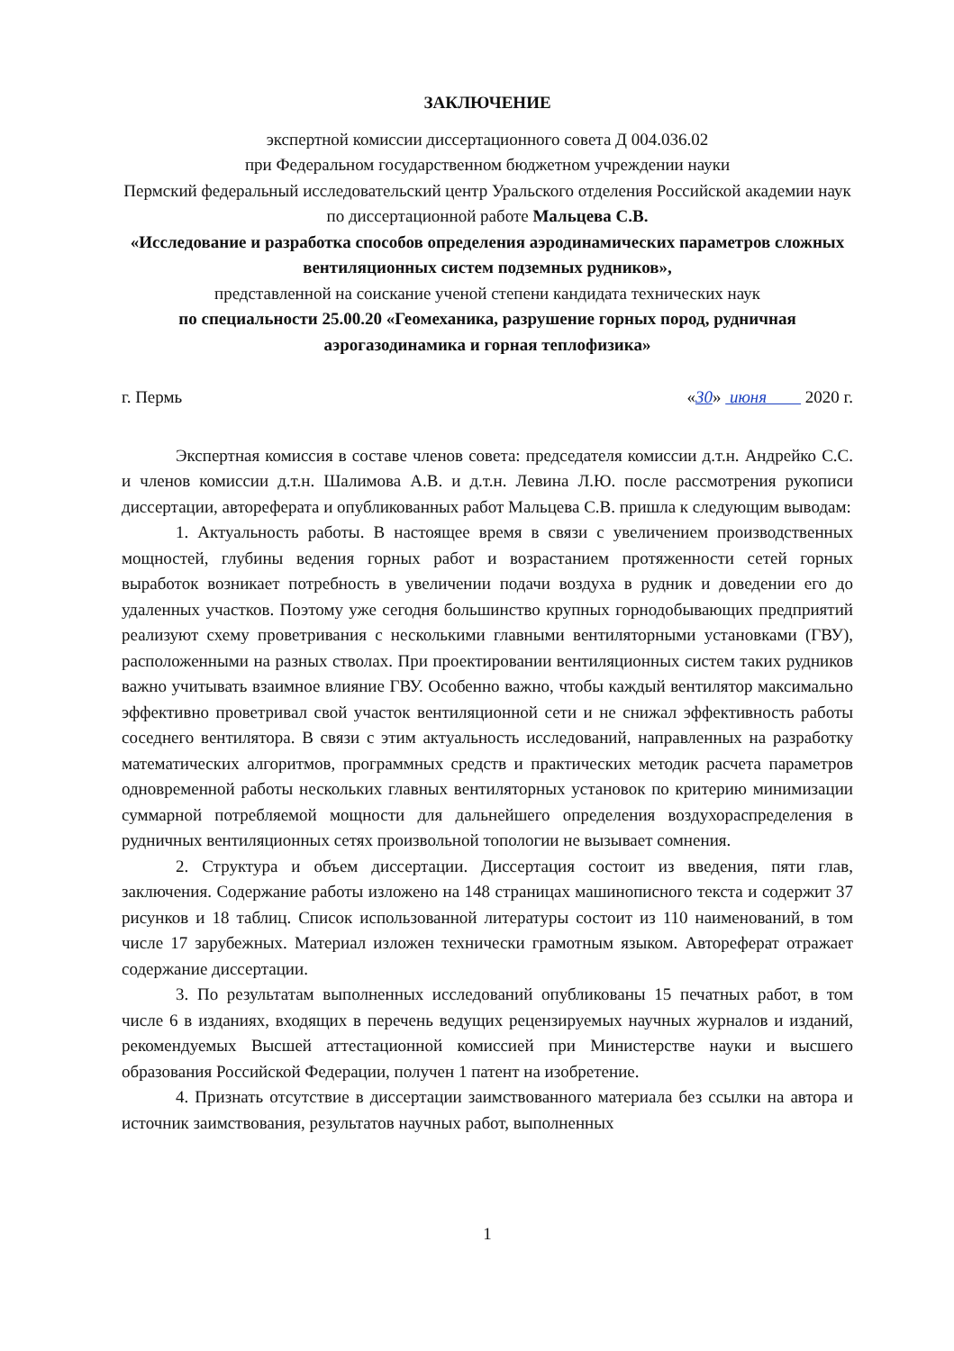ЗАКЛЮЧЕНИЕ
экспертной комиссии диссертационного совета Д 004.036.02
при Федеральном государственном бюджетном учреждении науки
Пермский федеральный исследовательский центр Уральского отделения Российской академии наук по диссертационной работе Мальцева С.В.
«Исследование и разработка способов определения аэродинамических параметров сложных вентиляционных систем подземных рудников»,
представленной на соискание ученой степени кандидата технических наук
по специальности 25.00.20 «Геомеханика, разрушение горных пород, рудничная аэрогазодинамика и горная теплофизика»
г. Пермь «30» июня 2020 г.
Экспертная комиссия в составе членов совета: председателя комиссии д.т.н. Андрейко С.С. и членов комиссии д.т.н. Шалимова А.В. и д.т.н. Левина Л.Ю. после рассмотрения рукописи диссертации, автореферата и опубликованных работ Мальцева С.В. пришла к следующим выводам:
1. Актуальность работы. В настоящее время в связи с увеличением производственных мощностей, глубины ведения горных работ и возрастанием протяженности сетей горных выработок возникает потребность в увеличении подачи воздуха в рудник и доведении его до удаленных участков. Поэтому уже сегодня большинство крупных горнодобывающих предприятий реализуют схему проветривания с несколькими главными вентиляторными установками (ГВУ), расположенными на разных стволах. При проектировании вентиляционных систем таких рудников важно учитывать взаимное влияние ГВУ. Особенно важно, чтобы каждый вентилятор максимально эффективно проветривал свой участок вентиляционной сети и не снижал эффективность работы соседнего вентилятора. В связи с этим актуальность исследований, направленных на разработку математических алгоритмов, программных средств и практических методик расчета параметров одновременной работы нескольких главных вентиляторных установок по критерию минимизации суммарной потребляемой мощности для дальнейшего определения воздухораспределения в рудничных вентиляционных сетях произвольной топологии не вызывает сомнения.
2. Структура и объем диссертации. Диссертация состоит из введения, пяти глав, заключения. Содержание работы изложено на 148 страницах машинописного текста и содержит 37 рисунков и 18 таблиц. Список использованной литературы состоит из 110 наименований, в том числе 17 зарубежных. Материал изложен технически грамотным языком. Автореферат отражает содержание диссертации.
3. По результатам выполненных исследований опубликованы 15 печатных работ, в том числе 6 в изданиях, входящих в перечень ведущих рецензируемых научных журналов и изданий, рекомендуемых Высшей аттестационной комиссией при Министерстве науки и высшего образования Российской Федерации, получен 1 патент на изобретение.
4. Признать отсутствие в диссертации заимствованного материала без ссылки на автора и источник заимствования, результатов научных работ, выполненных
1